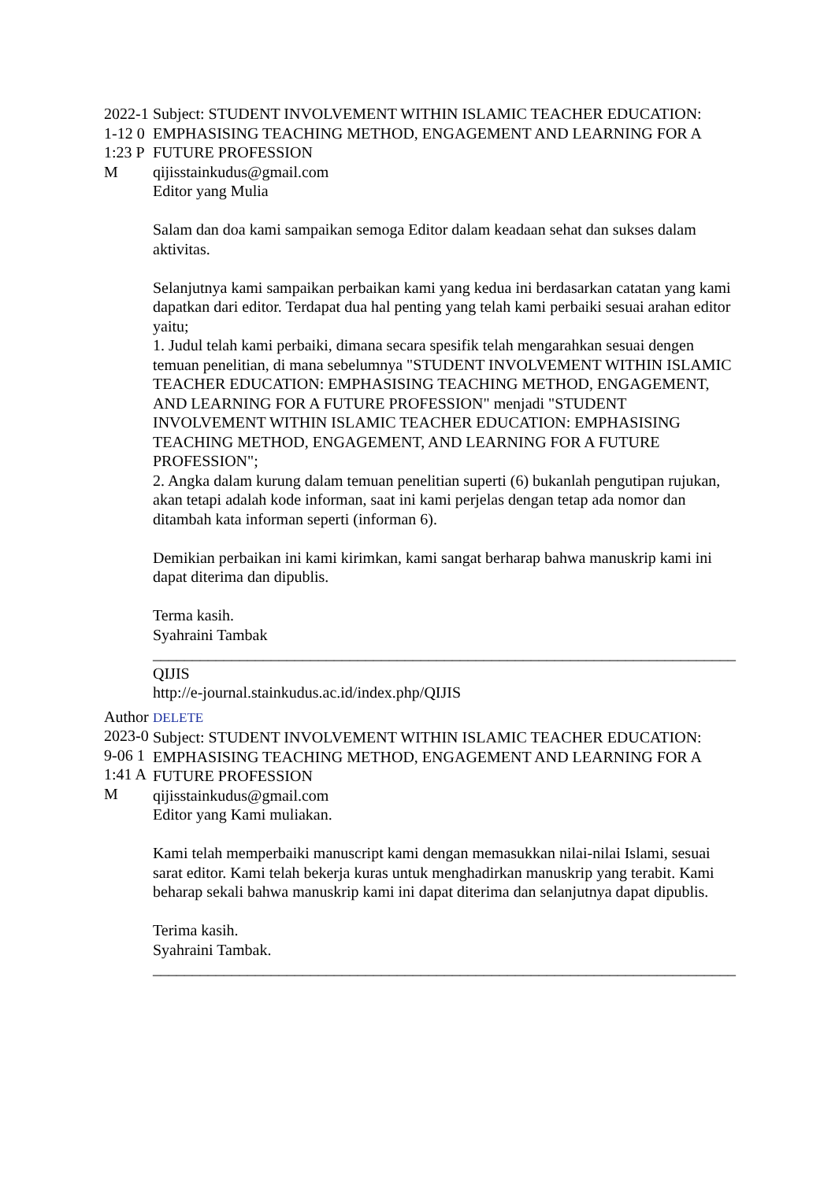2022-11-12 01:23 PM
Subject: STUDENT INVOLVEMENT WITHIN ISLAMIC TEACHER EDUCATION: EMPHASISING TEACHING METHOD, ENGAGEMENT AND LEARNING FOR A FUTURE PROFESSION
qijisstainkudus@gmail.com
Editor yang Mulia
Salam dan doa kami sampaikan semoga Editor dalam keadaan sehat dan sukses dalam aktivitas.
Selanjutnya kami sampaikan perbaikan kami yang kedua ini berdasarkan catatan yang kami dapatkan dari editor. Terdapat dua hal penting yang telah kami perbaiki sesuai arahan editor yaitu;
1. Judul telah kami perbaiki, dimana secara spesifik telah mengarahkan sesuai dengen temuan penelitian, di mana sebelumnya "STUDENT INVOLVEMENT WITHIN ISLAMIC TEACHER EDUCATION: EMPHASISING TEACHING METHOD, ENGAGEMENT, AND LEARNING FOR A FUTURE PROFESSION" menjadi "STUDENT INVOLVEMENT WITHIN ISLAMIC TEACHER EDUCATION: EMPHASISING TEACHING METHOD, ENGAGEMENT, AND LEARNING FOR A FUTURE PROFESSION";
2. Angka dalam kurung dalam temuan penelitian superti (6) bukanlah pengutipan rujukan, akan tetapi adalah kode informan, saat ini kami perjelas dengan tetap ada nomor dan ditambah kata informan seperti (informan 6).
Demikian perbaikan ini kami kirimkan, kami sangat berharap bahwa manuskrip kami ini dapat diterima dan dipublis.
Terma kasih.
Syahraini Tambak
__________________________________________________________________________
QIJIS
http://e-journal.stainkudus.ac.id/index.php/QIJIS
Author 2023-09-06 11:41 AM
DELETE
Subject: STUDENT INVOLVEMENT WITHIN ISLAMIC TEACHER EDUCATION: EMPHASISING TEACHING METHOD, ENGAGEMENT AND LEARNING FOR A FUTURE PROFESSION
qijisstainkudus@gmail.com
Editor yang Kami muliakan.
Kami telah memperbaiki manuscript kami dengan memasukkan nilai-nilai Islami, sesuai sarat editor. Kami telah bekerja kuras untuk menghadirkan manuskrip yang terabit. Kami beharap sekali bahwa manuskrip kami ini dapat diterima dan selanjutnya dapat dipublis.
Terima kasih.
Syahraini Tambak.
__________________________________________________________________________